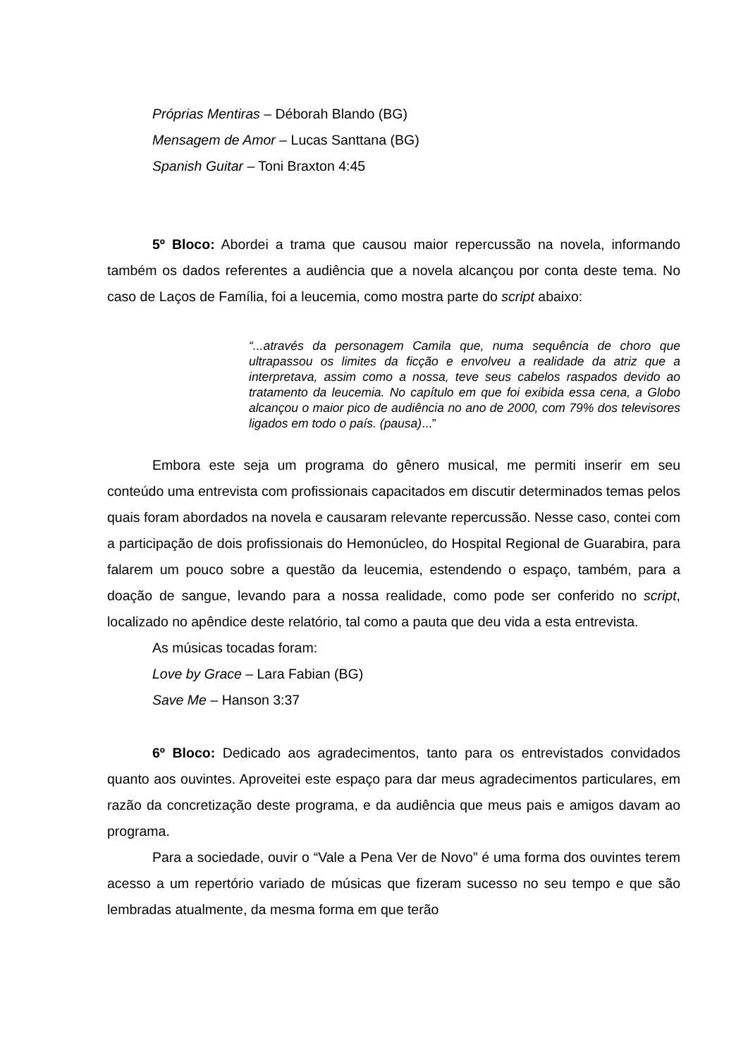Próprias Mentiras – Déborah Blando (BG)
Mensagem de Amor – Lucas Santtana (BG)
Spanish Guitar – Toni Braxton 4:45
5º Bloco: Abordei a trama que causou maior repercussão na novela, informando também os dados referentes a audiência que a novela alcançou por conta deste tema. No caso de Laços de Família, foi a leucemia, como mostra parte do script abaixo:
“...através da personagem Camila que, numa sequência de choro que ultrapassou os limites da ficção e envolveu a realidade da atriz que a interpretava, assim como a nossa, teve seus cabelos raspados devido ao tratamento da leucemia. No capítulo em que foi exibida essa cena, a Globo alcançou o maior pico de audiência no ano de 2000, com 79% dos televisores ligados em todo o país. (pausa)...”
Embora este seja um programa do gênero musical, me permiti inserir em seu conteúdo uma entrevista com profissionais capacitados em discutir determinados temas pelos quais foram abordados na novela e causaram relevante repercussão. Nesse caso, contei com a participação de dois profissionais do Hemonúcleo, do Hospital Regional de Guarabira, para falarem um pouco sobre a questão da leucemia, estendendo o espaço, também, para a doação de sangue, levando para a nossa realidade, como pode ser conferido no script, localizado no apêndice deste relatório, tal como a pauta que deu vida a esta entrevista.
As músicas tocadas foram:
Love by Grace – Lara Fabian (BG)
Save Me – Hanson 3:37
6º Bloco: Dedicado aos agradecimentos, tanto para os entrevistados convidados quanto aos ouvintes. Aproveitei este espaço para dar meus agradecimentos particulares, em razão da concretização deste programa, e da audiência que meus pais e amigos davam ao programa.
Para a sociedade, ouvir o “Vale a Pena Ver de Novo” é uma forma dos ouvintes terem acesso a um repertório variado de músicas que fizeram sucesso no seu tempo e que são lembradas atualmente, da mesma forma em que terão